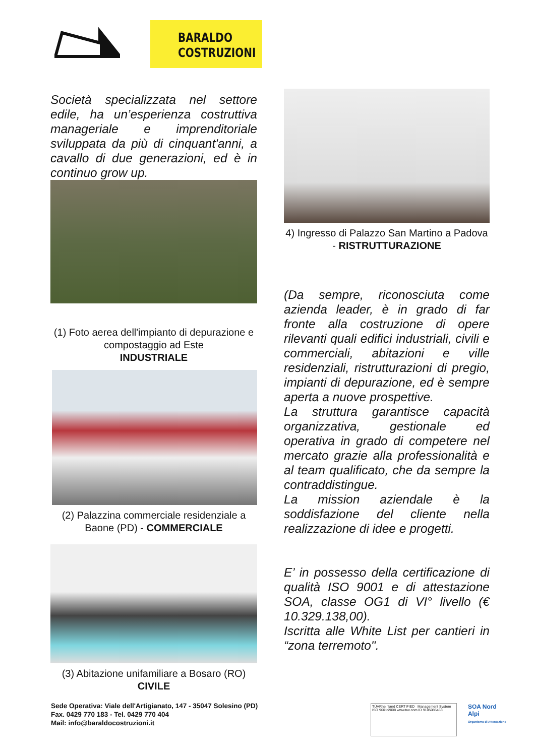BARALDO
COSTRUZIONI
Società specializzata nel settore edile, ha un’esperienza costruttiva manageriale e imprenditoriale sviluppata da più di cinquant'anni, a cavallo di due generazioni, ed è in continuo grow up.
(1) Foto aerea dell'impianto di depurazione e compostaggio ad Este
INDUSTRIALE
(2) Palazzina commerciale residenziale a Baone (PD) - COMMERCIALE
(3) Abitazione unifamiliare a Bosaro (RO) CIVILE
4) Ingresso di Palazzo San Martino a Padova - RISTRUTTURAZIONE
(Da sempre, riconosciuta come azienda leader, è in grado di far fronte alla costruzione di opere rilevanti quali edifici industriali, civili e commerciali, abitazioni e ville residenziali, ristrutturazioni di pregio, impianti di depurazione, ed è sempre aperta a nuove prospettive.
La struttura garantisce capacità organizzativa, gestionale ed operativa in grado di competere nel mercato grazie alla professionalità e al team qualificato, che da sempre la contraddistingue.
La mission aziendale è la soddisfazione del cliente nella realizzazione di idee e progetti.
E’ in possesso della certificazione di qualità ISO 9001 e di attestazione SOA, classe OG1 di VI° livello (€ 10.329.138,00).
Iscritta alle White List per cantieri in “zona terremoto".
Sede Operativa: Viale dell'Artigianato, 147 - 35047 Solesino (PD)
Fax. 0429 770 183 - Tel. 0429 770 404
Mail: info@baraldocostruzioni.it
TÜVRheinland CERTIFIED Management System ISO 9001:2008 www.tuv.com ID 9105085453
SOA Nord Alpi
Organismo di Attestazione